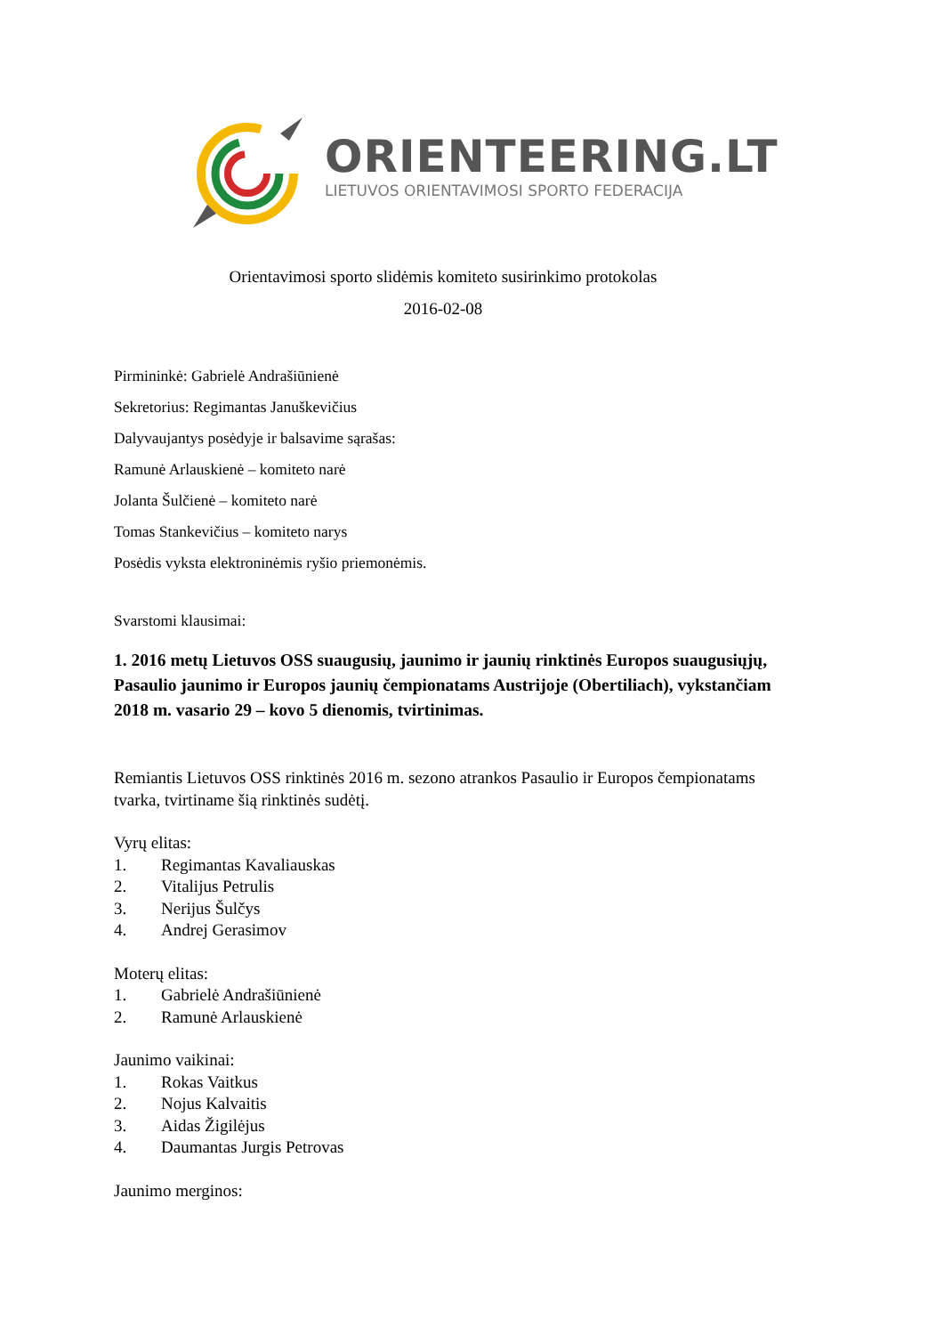ORIENTEERING.LT
LIETUVOS ORIENTAVIMOSI SPORTO FEDERACIJA
Orientavimosi sporto slidėmis komiteto susirinkimo protokolas
2016-02-08
Pirmininkė: Gabrielė Andrašiūnienė
Sekretorius: Regimantas Januškevičius
Dalyvaujantys posėdyje ir balsavime sąrašas:
Ramunė Arlauskienė – komiteto narė
Jolanta Šulčienė – komiteto narė
Tomas Stankevičius – komiteto narys
Posėdis vyksta elektroninėmis ryšio priemonėmis.
Svarstomi klausimai:
1. 2016 metų Lietuvos OSS suaugusių, jaunimo ir jaunių rinktinės Europos suaugusiųjų, Pasaulio jaunimo ir Europos jaunių čempionatams Austrijoje (Obertiliach), vykstančiam 2018 m. vasario 29 – kovo 5 dienomis, tvirtinimas.
Remiantis Lietuvos OSS rinktinės 2016 m. sezono atrankos Pasaulio ir Europos čempionatams tvarka, tvirtiname šią rinktinės sudėtį.
Vyrų elitas:
1. Regimantas Kavaliauskas
2. Vitalijus Petrulis
3. Nerijus Šulčys
4. Andrej Gerasimov
Moterų elitas:
1. Gabrielė Andrašiūnienė
2. Ramunė Arlauskienė
Jaunimo vaikinai:
1. Rokas Vaitkus
2. Nojus Kalvaitis
3. Aidas Žigilėjus
4. Daumantas Jurgis Petrovas
Jaunimo merginos: